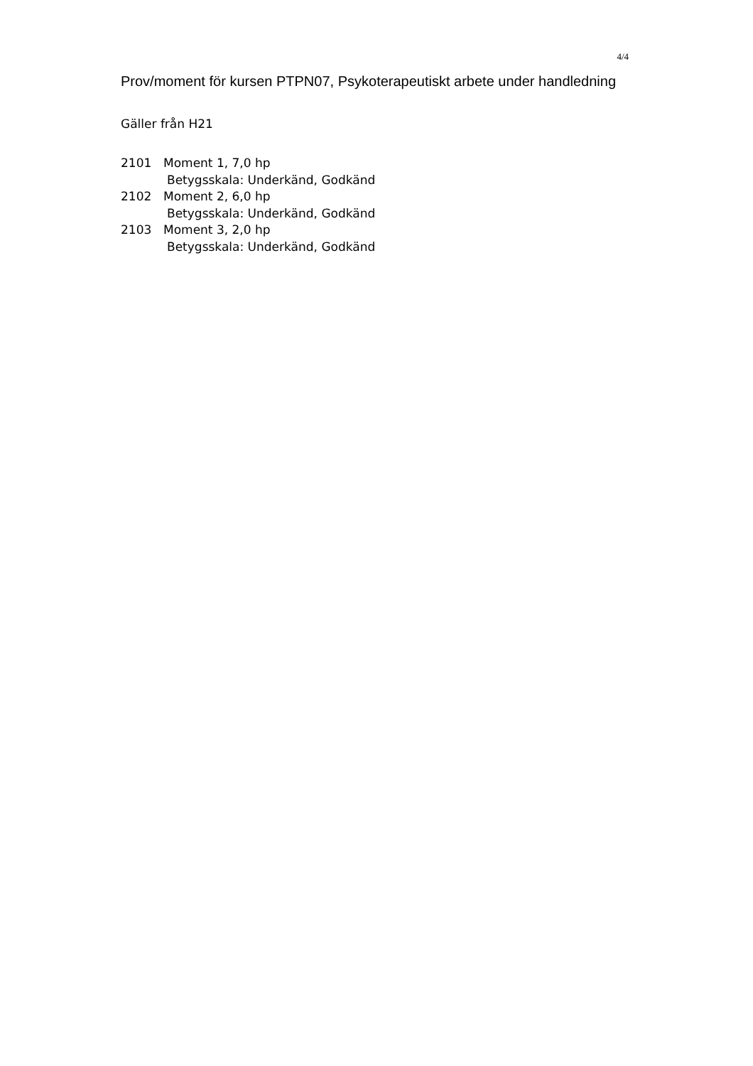4/4
Prov/moment för kursen PTPN07, Psykoterapeutiskt arbete under handledning
Gäller från H21
2101 Moment 1, 7,0 hp
Betygsskala: Underkänd, Godkänd
2102 Moment 2, 6,0 hp
Betygsskala: Underkänd, Godkänd
2103 Moment 3, 2,0 hp
Betygsskala: Underkänd, Godkänd